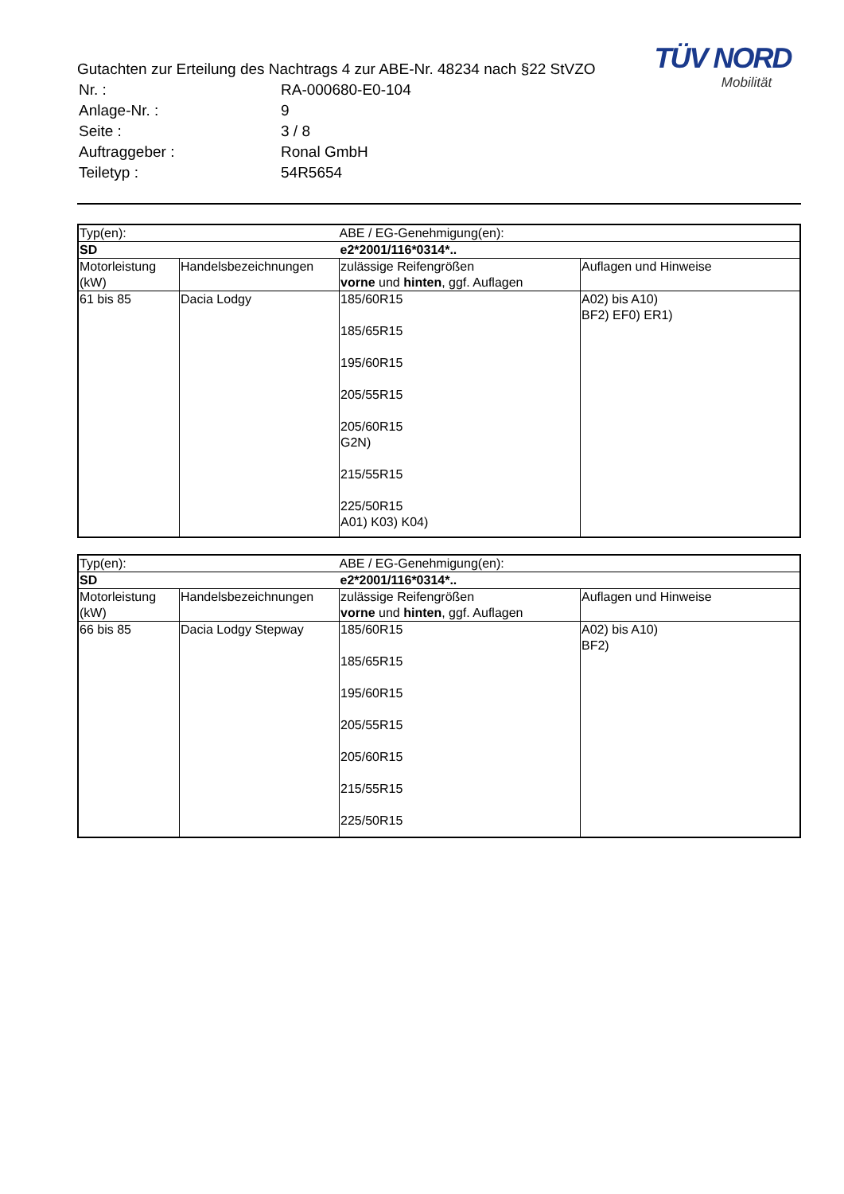TÜV NORD
Mobilität
Gutachten zur Erteilung des Nachtrags 4 zur ABE-Nr. 48234 nach §22 StVZO
| Nr. : | RA-000680-E0-104 |
| Anlage-Nr. : | 9 |
| Seite : | 3 / 8 |
| Auftraggeber : | Ronal GmbH |
| Teiletyp : | 54R5654 |
| Typ(en): | | ABE / EG-Genehmigung(en): | |
| SD | | e2*2001/116*0314*.. | |
| Motorleistung (kW) | Handelsbezeichnungen | zulässige Reifengrößen vorne und hinten , ggf. Auflagen | Auflagen und Hinweise |
| 61 bis 85 | Dacia Lodgy | 185/60R15 185/65R15 195/60R15 205/55R15 205/60R15 G2N) 215/55R15 225/50R15 A01) K03) K04) | A02) bis A10) BF2) EF0) ER1) |
| Typ(en): | | ABE / EG-Genehmigung(en): | |
| SD | | e2*2001/116*0314*.. | |
| Motorleistung (kW) | Handelsbezeichnungen | zulässige Reifengrößen vorne und hinten , ggf. Auflagen | Auflagen und Hinweise |
| 66 bis 85 | Dacia Lodgy Stepway | 185/60R15 185/65R15 195/60R15 205/55R15 205/60R15 215/55R15 225/50R15 | A02) bis A10) BF2) |